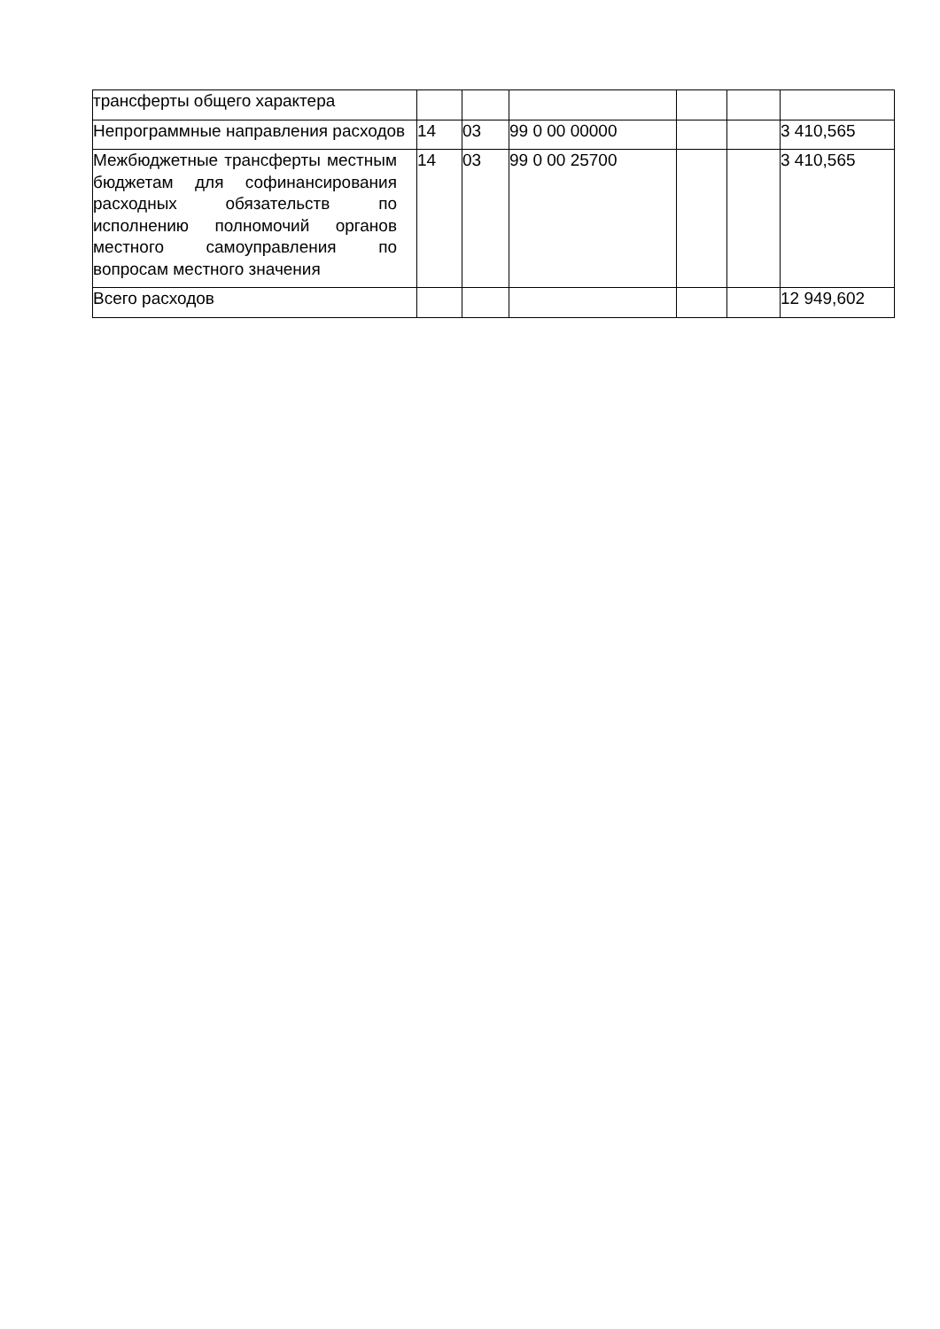| трансферты общего характера | | | | | | |
| Непрограммные направления расходов | 14 | 03 | 99 0 00 00000 | | | 3 410,565 |
| Межбюджетные трансферты местным бюджетам для софинансирования расходных обязательств по исполнению полномочий органов местного самоуправления по вопросам местного значения | 14 | 03 | 99 0 00 25700 | | | 3 410,565 |
| Всего расходов | | | | | | 12 949,602 |